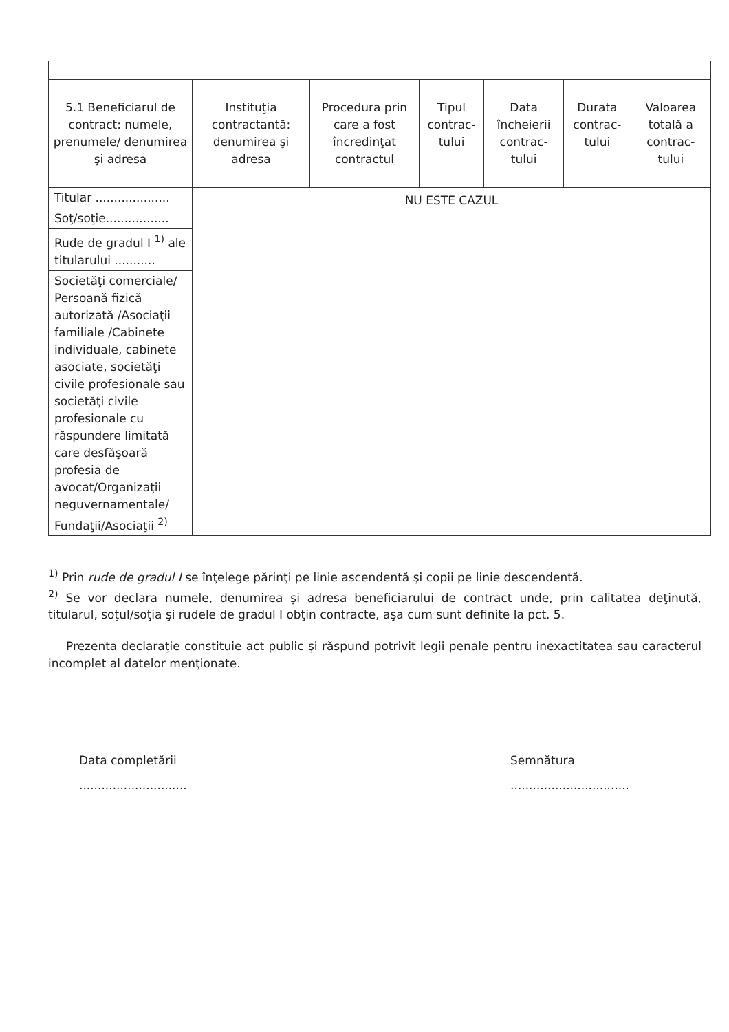| 5.1 Beneficiarul de contract: numele, prenumele/ denumirea şi adresa | Instituţia contractantă: denumirea şi adresa | Procedura prin care a fost încredinţat contractul | Tipul contrac-tului | Data încheierii contrac-tului | Durata contrac-tului | Valoarea totală a contrac-tului |
| --- | --- | --- | --- | --- | --- | --- |
| Titular .................... | NU ESTE CAZUL | | | | | |
| Soţ/soţie................. | | | | | | |
| Rude de gradul I <sup>1)</sup> ale titularului ........... | | | | | | |
| Societăţi comerciale/ Persoană fizică autorizată /Asociaţii familiale /Cabinete individuale, cabinete asociate, societăţi civile profesionale sau societăţi civile profesionale cu răspundere limitată care desfăşoară profesia de avocat/Organizaţii neguvernamentale/ Fundaţii/Asociaţii <sup>2)</sup> | | | | | | |
<sup>1)</sup> Prin rude de gradul I se înţelege părinţi pe linie ascendentă şi copii pe linie descendentă.
<sup>2)</sup> Se vor declara numele, denumirea şi adresa beneficiarului de contract unde, prin calitatea deţinută, titularul, soţul/soţia şi rudele de gradul I obţin contracte, aşa cum sunt definite la pct. 5.
Prezenta declaraţie constituie act public şi răspund potrivit legii penale pentru inexactitatea sau caracterul incomplet al datelor menţionate.
Data completării
.............................
Semnătura
................................